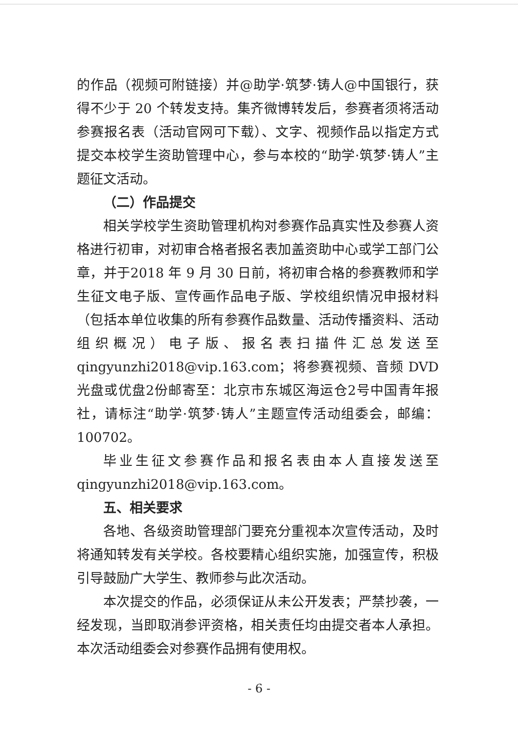的作品（视频可附链接）并@助学·筑梦·铸人@中国银行，获得不少于 20 个转发支持。集齐微博转发后，参赛者须将活动参赛报名表（活动官网可下载）、文字、视频作品以指定方式提交本校学生资助管理中心，参与本校的“助学·筑梦·铸人”主题征文活动。
（二）作品提交
相关学校学生资助管理机构对参赛作品真实性及参赛人资格进行初审，对初审合格者报名表加盖资助中心或学工部门公章，并于2018 年 9 月 30 日前，将初审合格的参赛教师和学生征文电子版、宣传画作品电子版、学校组织情况申报材料（包括本单位收集的所有参赛作品数量、活动传播资料、活动组织概况）电子版、报名表扫描件汇总发送至qingyunzhi2018@vip.163.com；将参赛视频、音频 DVD 光盘或优盘2份邮寄至：北京市东城区海运仓2号中国青年报社，请标注“助学·筑梦·铸人”主题宣传活动组委会，邮编：100702。
毕业生征文参赛作品和报名表由本人直接发送至qingyunzhi2018@vip.163.com。
五、相关要求
各地、各级资助管理部门要充分重视本次宣传活动，及时将通知转发有关学校。各校要精心组织实施，加强宣传，积极引导鼓励广大学生、教师参与此次活动。
本次提交的作品，必须保证从未公开发表；严禁抄袭，一经发现，当即取消参评资格，相关责任均由提交者本人承担。本次活动组委会对参赛作品拥有使用权。
- 6 -